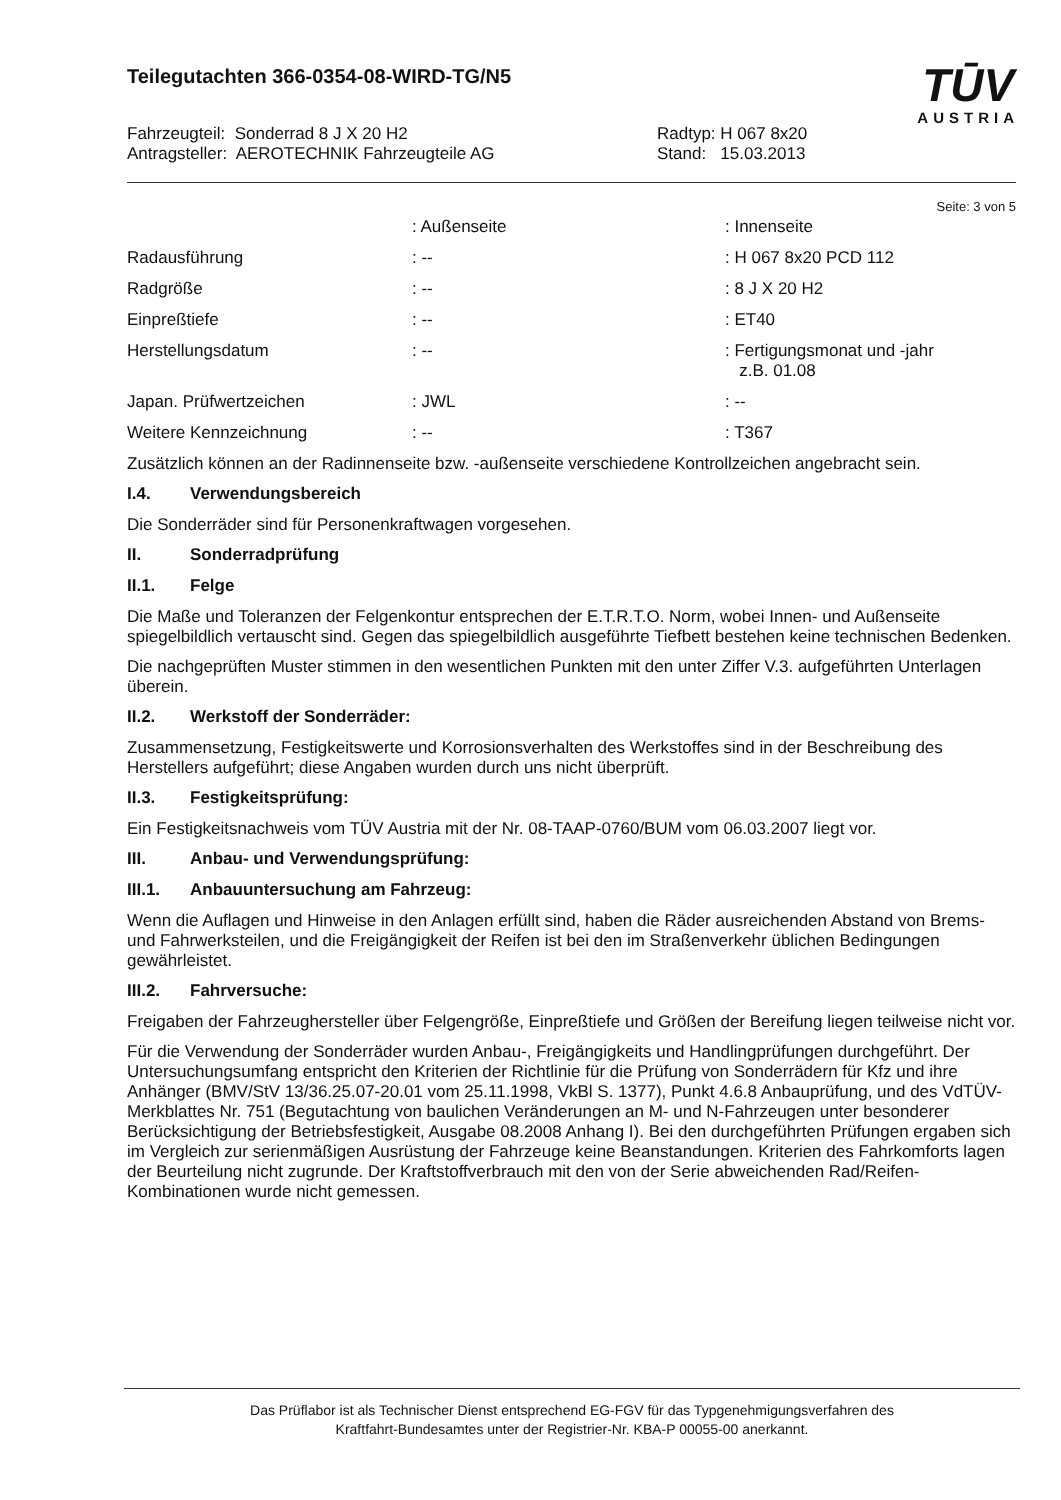Teilegutachten 366-0354-08-WIRD-TG/N5
TŪV
AUSTRIA
Fahrzeugteil: Sonderrad 8 J X 20 H2
Antragsteller: AEROTECHNIK Fahrzeugteile AG
Radtyp: H 067 8x20
Stand: 15.03.2013
Seite: 3 von 5
| | : Außenseite | : Innenseite |
| Radausführung | : -- | : H 067 8x20 PCD 112 |
| Radgröße | : -- | : 8 J X 20 H2 |
| Einpreßtiefe | : -- | : ET40 |
| Herstellungsdatum | : -- | : Fertigungsmonat und -jahr z.B. 01.08 |
| Japan. Prüfwertzeichen | : JWL | : -- |
| Weitere Kennzeichnung | : -- | : T367 |
Zusätzlich können an der Radinnenseite bzw. -außenseite verschiedene Kontrollzeichen angebracht sein.
I.4. Verwendungsbereich
Die Sonderräder sind für Personenkraftwagen vorgesehen.
II. Sonderradprüfung
II.1. Felge
Die Maße und Toleranzen der Felgenkontur entsprechen der E.T.R.T.O. Norm, wobei Innen- und Außenseite spiegelbildlich vertauscht sind. Gegen das spiegelbildlich ausgeführte Tiefbett bestehen keine technischen Bedenken.
Die nachgeprüften Muster stimmen in den wesentlichen Punkten mit den unter Ziffer V.3. aufgeführten Unterlagen überein.
II.2. Werkstoff der Sonderräder:
Zusammensetzung, Festigkeitswerte und Korrosionsverhalten des Werkstoffes sind in der Beschreibung des Herstellers aufgeführt; diese Angaben wurden durch uns nicht überprüft.
II.3. Festigkeitsprüfung:
Ein Festigkeitsnachweis vom TÜV Austria mit der Nr. 08-TAAP-0760/BUM vom 06.03.2007 liegt vor.
III. Anbau- und Verwendungsprüfung:
III.1. Anbauuntersuchung am Fahrzeug:
Wenn die Auflagen und Hinweise in den Anlagen erfüllt sind, haben die Räder ausreichenden Abstand von Brems- und Fahrwerksteilen, und die Freigängigkeit der Reifen ist bei den im Straßenverkehr üblichen Bedingungen gewährleistet.
III.2. Fahrversuche:
Freigaben der Fahrzeughersteller über Felgengröße, Einpreßtiefe und Größen der Bereifung liegen teilweise nicht vor.
Für die Verwendung der Sonderräder wurden Anbau-, Freigängigkeits und Handlingprüfungen durchgeführt. Der Untersuchungsumfang entspricht den Kriterien der Richtlinie für die Prüfung von Sonderrädern für Kfz und ihre Anhänger (BMV/StV 13/36.25.07-20.01 vom 25.11.1998, VkBl S. 1377), Punkt 4.6.8 Anbauprüfung, und des VdTÜV-Merkblattes Nr. 751 (Begutachtung von baulichen Veränderungen an M- und N-Fahrzeugen unter besonderer Berücksichtigung der Betriebsfestigkeit, Ausgabe 08.2008 Anhang I). Bei den durchgeführten Prüfungen ergaben sich im Vergleich zur serienmäßigen Ausrüstung der Fahrzeuge keine Beanstandungen. Kriterien des Fahrkomforts lagen der Beurteilung nicht zugrunde. Der Kraftstoffverbrauch mit den von der Serie abweichenden Rad/Reifen-Kombinationen wurde nicht gemessen.
Das Prüflabor ist als Technischer Dienst entsprechend EG-FGV für das Typgenehmigungsverfahren des
Kraftfahrt-Bundesamtes unter der Registrier-Nr. KBA-P 00055-00 anerkannt.